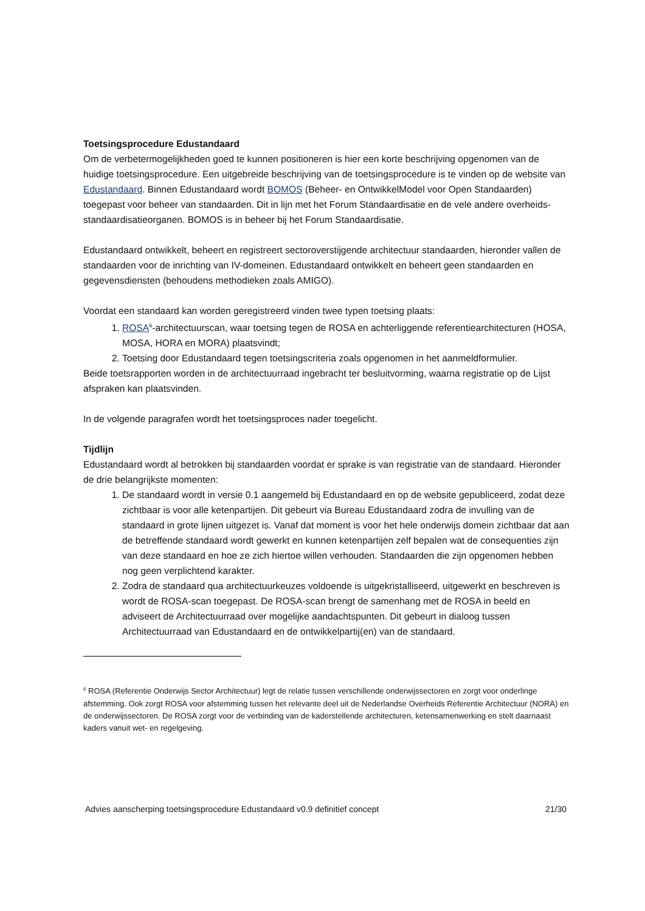Toetsingsprocedure Edustandaard
Om de verbetermogelijkheden goed te kunnen positioneren is hier een korte beschrijving opgenomen van de huidige toetsingsprocedure. Een uitgebreide beschrijving van de toetsingsprocedure is te vinden op de website van Edustandaard. Binnen Edustandaard wordt BOMOS (Beheer- en OntwikkelModel voor Open Standaarden) toegepast voor beheer van standaarden. Dit in lijn met het Forum Standaardisatie en de vele andere overheids-standaardisatieorganen. BOMOS is in beheer bij het Forum Standaardisatie.
Edustandaard ontwikkelt, beheert en registreert sectoroverstijgende architectuur standaarden, hieronder vallen de standaarden voor de inrichting van IV-domeinen. Edustandaard ontwikkelt en beheert geen standaarden en gegevensdiensten (behoudens methodieken zoals AMIGO).
Voordat een standaard kan worden geregistreerd vinden twee typen toetsing plaats:
1. ROSA<sup>6</sup>-architectuurscan, waar toetsing tegen de ROSA en achterliggende referentiearchitecturen (HOSA, MOSA, HORA en MORA) plaatsvindt;
2. Toetsing door Edustandaard tegen toetsingscriteria zoals opgenomen in het aanmeldformulier.
Beide toetsrapporten worden in de architectuurraad ingebracht ter besluitvorming, waarna registratie op de Lijst afspraken kan plaatsvinden.
In de volgende paragrafen wordt het toetsingsproces nader toegelicht.
Tijdlijn
Edustandaard wordt al betrokken bij standaarden voordat er sprake is van registratie van de standaard. Hieronder de drie belangrijkste momenten:
1. De standaard wordt in versie 0.1 aangemeld bij Edustandaard en op de website gepubliceerd, zodat deze zichtbaar is voor alle ketenpartijen. Dit gebeurt via Bureau Edustandaard zodra de invulling van de standaard in grote lijnen uitgezet is. Vanaf dat moment is voor het hele onderwijs domein zichtbaar dat aan de betreffende standaard wordt gewerkt en kunnen ketenpartijen zelf bepalen wat de consequenties zijn van deze standaard en hoe ze zich hiertoe willen verhouden. Standaarden die zijn opgenomen hebben nog geen verplichtend karakter.
2. Zodra de standaard qua architectuurkeuzes voldoende is uitgekristalliseerd, uitgewerkt en beschreven is wordt de ROSA-scan toegepast. De ROSA-scan brengt de samenhang met de ROSA in beeld en adviseert de Architectuurraad over mogelijke aandachtspunten. Dit gebeurt in dialoog tussen Architectuurraad van Edustandaard en de ontwikkelpartij(en) van de standaard.
<sup>6</sup> ROSA (Referentie Onderwijs Sector Architectuur) legt de relatie tussen verschillende onderwijssectoren en zorgt voor onderlinge afstemming. Ook zorgt ROSA voor afstemming tussen het relevante deel uit de Nederlandse Overheids Referentie Architectuur (NORA) en de onderwijssectoren. De ROSA zorgt voor de verbinding van de kaderstellende architecturen, ketensamenwerking en stelt daarnaast kaders vanuit wet- en regelgeving.
Advies aanscherping toetsingsprocedure Edustandaard v0.9 definitief concept 21/30